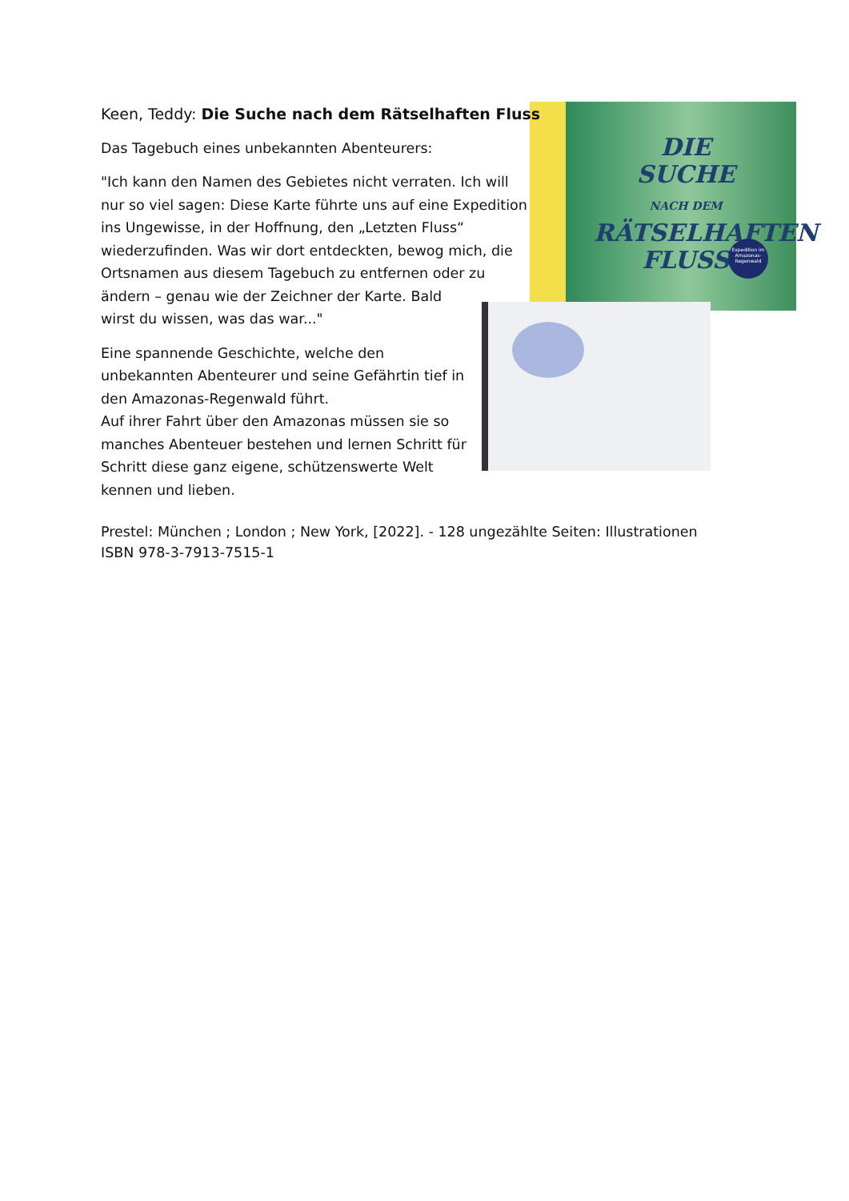DIE
SUCHE
NACH DEM
RÄTSELHAFTEN
FLUSS
Expedition im Amazonas-Regenwald
Keen, Teddy: Die Suche nach dem Rätselhaften Fluss
Das Tagebuch eines unbekannten Abenteurers:
"Ich kann den Namen des Gebietes nicht verraten. Ich will
nur so viel sagen: Diese Karte führte uns auf eine Expedition
ins Ungewisse, in der Hoffnung, den „Letzten Fluss“
wiederzufinden. Was wir dort entdeckten, bewog mich, die
Ortsnamen aus diesem Tagebuch zu entfernen oder zu
ändern – genau wie der Zeichner der Karte. Bald
wirst du wissen, was das war..."
Eine spannende Geschichte, welche den
unbekannten Abenteurer und seine Gefährtin tief in
den Amazonas-Regenwald führt.
Auf ihrer Fahrt über den Amazonas müssen sie so
manches Abenteuer bestehen und lernen Schritt für
Schritt diese ganz eigene, schützenswerte Welt
kennen und lieben.
Prestel: München ; London ; New York, [2022]. - 128 ungezählte Seiten: Illustrationen
ISBN 978-3-7913-7515-1